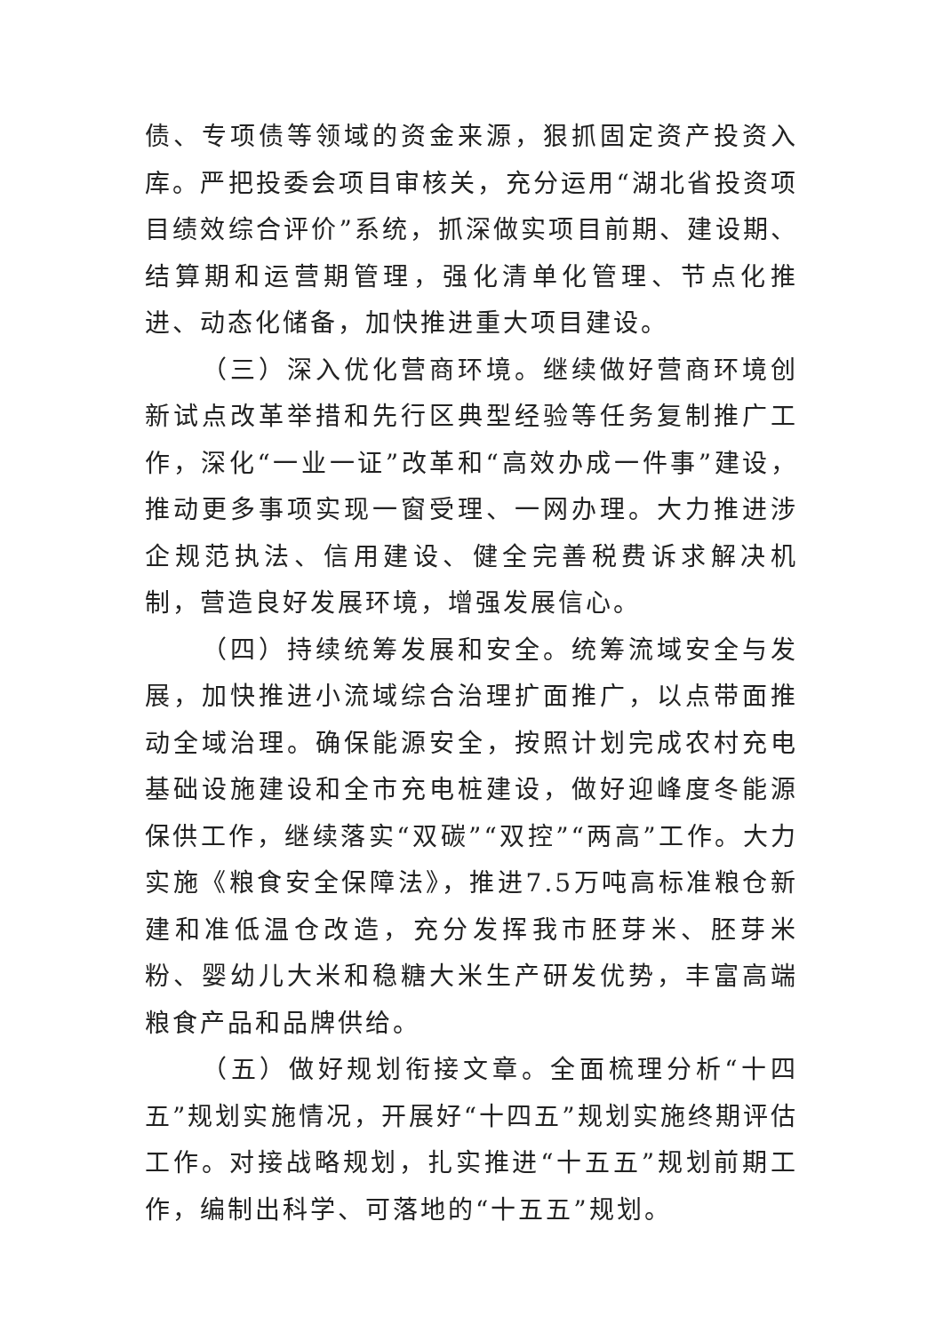债、专项债等领域的资金来源，狠抓固定资产投资入库。严把投委会项目审核关，充分运用“湖北省投资项目绩效综合评价”系统，抓深做实项目前期、建设期、结算期和运营期管理，强化清单化管理、节点化推进、动态化储备，加快推进重大项目建设。
（三）深入优化营商环境。继续做好营商环境创新试点改革举措和先行区典型经验等任务复制推广工作，深化“一业一证”改革和“高效办成一件事”建设，推动更多事项实现一窗受理、一网办理。大力推进涉企规范执法、信用建设、健全完善税费诉求解决机制，营造良好发展环境，增强发展信心。
（四）持续统筹发展和安全。统筹流域安全与发展，加快推进小流域综合治理扩面推广，以点带面推动全域治理。确保能源安全，按照计划完成农村充电基础设施建设和全市充电桩建设，做好迎峰度冬能源保供工作，继续落实“双碳”“双控”“两高”工作。大力实施《粮食安全保障法》，推进7.5万吨高标准粮仓新建和准低温仓改造，充分发挥我市胚芽米、胚芽米粉、婴幼儿大米和稳糖大米生产研发优势，丰富高端粮食产品和品牌供给。
（五）做好规划衔接文章。全面梳理分析“十四五”规划实施情况，开展好“十四五”规划实施终期评估工作。对接战略规划，扎实推进“十五五”规划前期工作，编制出科学、可落地的“十五五”规划。